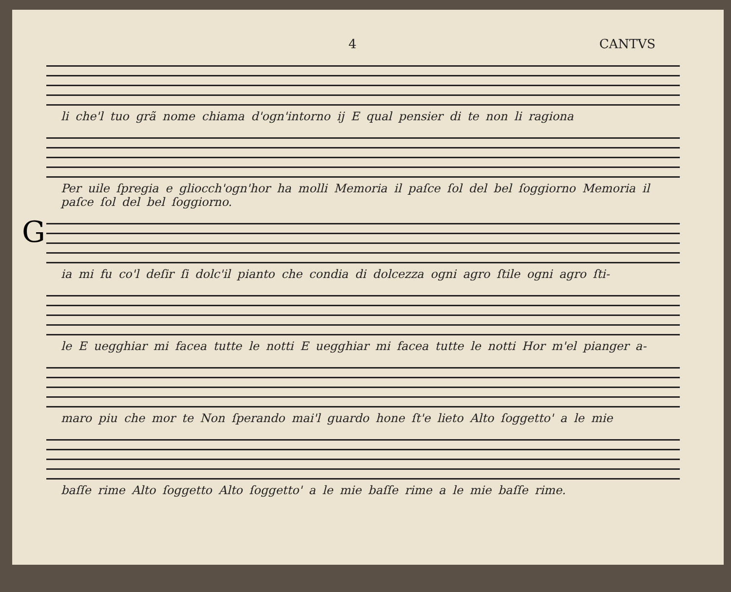4 CANTVS
li che'l tuo grã nome chiama d'ogn'intorno ij E qual pensier di te non li ragiona
Per uile ſpregia e gliocch'ogn'hor ha molli Memoria il paſce ſol del bel ſoggiorno Memoria il paſce ſol del bel ſoggiorno.
G
ia mi fu co'l deſir ſi dolc'il pianto che condia di dolcezza ogni agro ſtile ogni agro ſti-
le E uegghiar mi facea tutte le notti E uegghiar mi facea tutte le notti Hor m'el pianger a-
maro piu che mor te Non ſperando mai'l guardo hone ſt'e lieto Alto ſoggetto' a le mie
baſſe rime Alto ſoggetto Alto ſoggetto' a le mie baſſe rime a le mie baſſe rime.